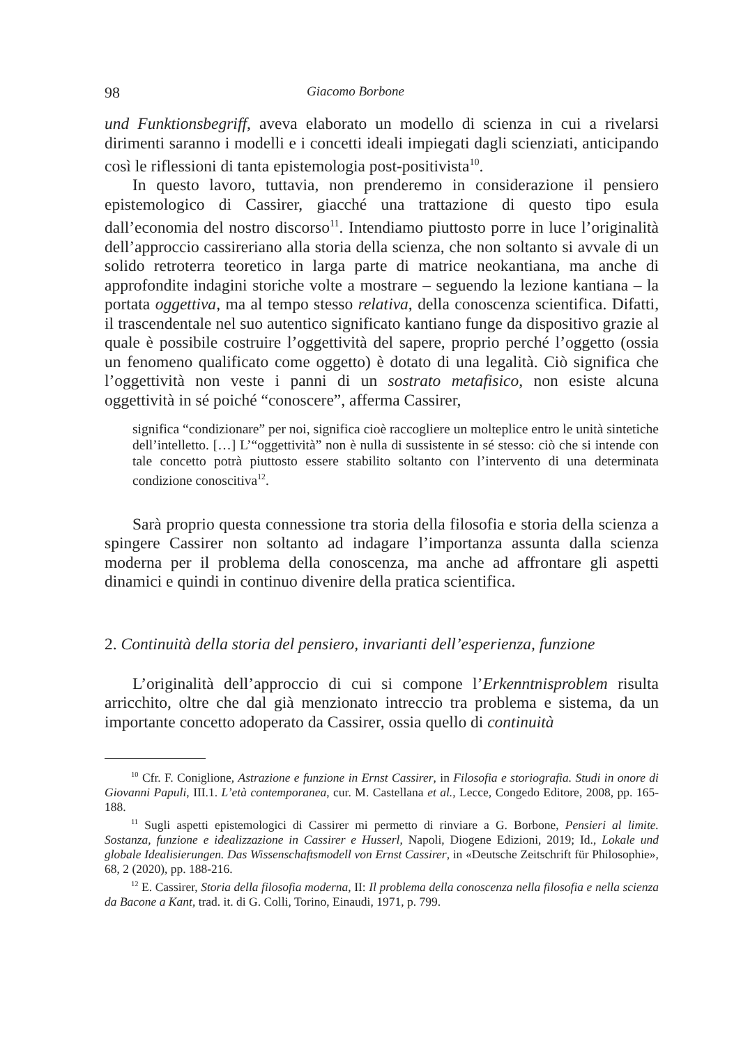98 Giacomo Borbone
und Funktionsbegriff, aveva elaborato un modello di scienza in cui a rivelarsi dirimenti saranno i modelli e i concetti ideali impiegati dagli scienziati, anticipando così le riflessioni di tanta epistemologia post-positivista<sup>10</sup>.
In questo lavoro, tuttavia, non prenderemo in considerazione il pensiero epistemologico di Cassirer, giacché una trattazione di questo tipo esula dall’economia del nostro discorso<sup>11</sup>. Intendiamo piuttosto porre in luce l’originalità dell’approccio cassireriano alla storia della scienza, che non soltanto si avvale di un solido retroterra teoretico in larga parte di matrice neokantiana, ma anche di approfondite indagini storiche volte a mostrare – seguendo la lezione kantiana – la portata oggettiva, ma al tempo stesso relativa, della conoscenza scientifica. Difatti, il trascendentale nel suo autentico significato kantiano funge da dispositivo grazie al quale è possibile costruire l’oggettività del sapere, proprio perché l’oggetto (ossia un fenomeno qualificato come oggetto) è dotato di una legalità. Ciò significa che l’oggettività non veste i panni di un sostrato metafisico, non esiste alcuna oggettività in sé poiché “conoscere”, afferma Cassirer,
significa “condizionare” per noi, significa cioè raccogliere un molteplice entro le unità sintetiche dell’intelletto. […] L’“oggettività” non è nulla di sussistente in sé stesso: ciò che si intende con tale concetto potrà piuttosto essere stabilito soltanto con l’intervento di una determinata condizione conoscitiva<sup>12</sup>.
Sarà proprio questa connessione tra storia della filosofia e storia della scienza a spingere Cassirer non soltanto ad indagare l’importanza assunta dalla scienza moderna per il problema della conoscenza, ma anche ad affrontare gli aspetti dinamici e quindi in continuo divenire della pratica scientifica.
2. Continuità della storia del pensiero, invarianti dell’esperienza, funzione
L’originalità dell’approccio di cui si compone l’Erkenntnisproblem risulta arricchito, oltre che dal già menzionato intreccio tra problema e sistema, da un importante concetto adoperato da Cassirer, ossia quello di continuità
<sup>10</sup> Cfr. F. Coniglione, Astrazione e funzione in Ernst Cassirer, in Filosofia e storiografia. Studi in onore di Giovanni Papuli, III.1. L’età contemporanea, cur. M. Castellana et al., Lecce, Congedo Editore, 2008, pp. 165-188.
<sup>11</sup> Sugli aspetti epistemologici di Cassirer mi permetto di rinviare a G. Borbone, Pensieri al limite. Sostanza, funzione e idealizzazione in Cassirer e Husserl, Napoli, Diogene Edizioni, 2019; Id., Lokale und globale Idealisierungen. Das Wissenschaftsmodell von Ernst Cassirer, in «Deutsche Zeitschrift für Philosophie», 68, 2 (2020), pp. 188-216.
<sup>12</sup> E. Cassirer, Storia della filosofia moderna, II: Il problema della conoscenza nella filosofia e nella scienza da Bacone a Kant, trad. it. di G. Colli, Torino, Einaudi, 1971, p. 799.